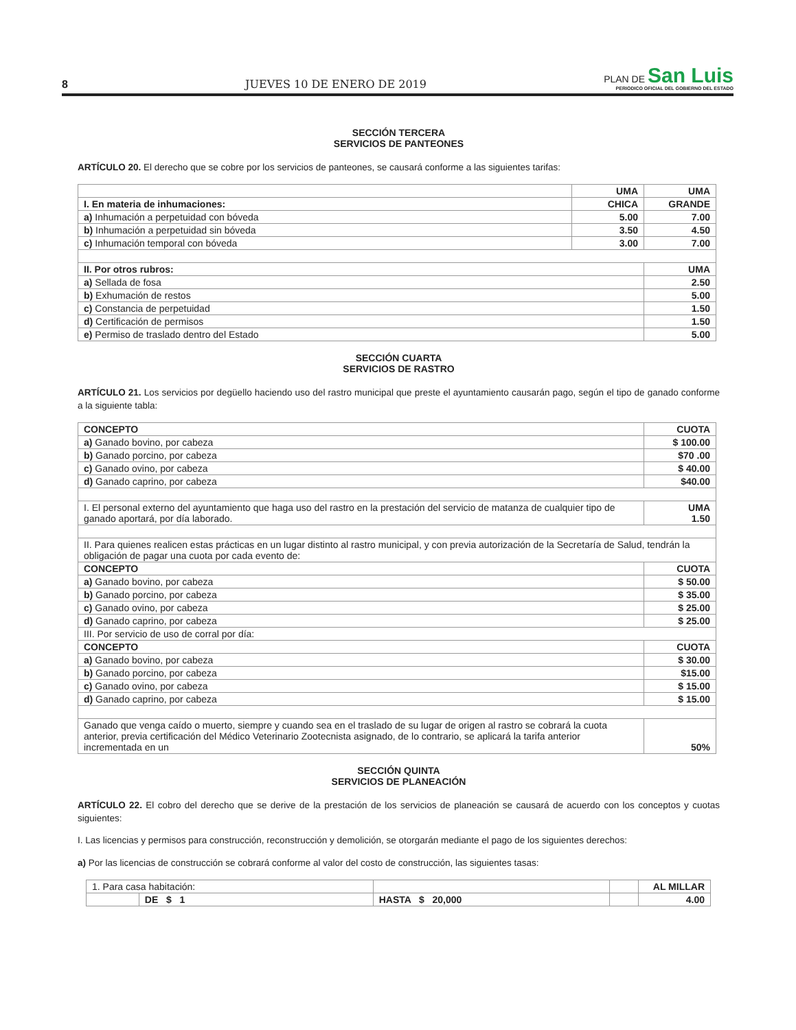8 JUEVES 10 DE ENERO DE 2019
PLAN DE San Luis
PERIODICO OFICIAL DEL GOBIERNO DEL ESTADO
SECCIÓN TERCERA
SERVICIOS DE PANTEONES
ARTÍCULO 20. El derecho que se cobre por los servicios de panteones, se causará conforme a las siguientes tarifas:
| | UMA | UMA |
| I. En materia de inhumaciones: | CHICA | GRANDE |
| a) Inhumación a perpetuidad con bóveda | 5.00 | 7.00 |
| b) Inhumación a perpetuidad sin bóveda | 3.50 | 4.50 |
| c) Inhumación temporal con bóveda | 3.00 | 7.00 |
| II. Por otros rubros: | | UMA |
| a) Sellada de fosa | | 2.50 |
| b) Exhumación de restos | | 5.00 |
| c) Constancia de perpetuidad | | 1.50 |
| d) Certificación de permisos | | 1.50 |
| e) Permiso de traslado dentro del Estado | | 5.00 |
SECCIÓN CUARTA
SERVICIOS DE RASTRO
ARTÍCULO 21. Los servicios por degüello haciendo uso del rastro municipal que preste el ayuntamiento causarán pago, según el tipo de ganado conforme a la siguiente tabla:
| CONCEPTO | CUOTA |
| --- | --- |
| a) Ganado bovino, por cabeza | $ 100.00 |
| b) Ganado porcino, por cabeza | $70 .00 |
| c) Ganado ovino, por cabeza | $ 40.00 |
| d) Ganado caprino, por cabeza | $40.00 |
| I. El personal externo del ayuntamiento que haga uso del rastro en la prestación del servicio de matanza de cualquier tipo de ganado aportará, por día laborado. | UMA 1.50 |
| II. Para quienes realicen estas prácticas en un lugar distinto al rastro municipal, y con previa autorización de la Secretaría de Salud, tendrán la obligación de pagar una cuota por cada evento de: | |
| CONCEPTO | CUOTA |
| a) Ganado bovino, por cabeza | $ 50.00 |
| b) Ganado porcino, por cabeza | $ 35.00 |
| c) Ganado ovino, por cabeza | $ 25.00 |
| d) Ganado caprino, por cabeza | $ 25.00 |
| III. Por servicio de uso de corral por día: | |
| CONCEPTO | CUOTA |
| a) Ganado bovino, por cabeza | $ 30.00 |
| b) Ganado porcino, por cabeza | $15.00 |
| c) Ganado ovino, por cabeza | $ 15.00 |
| d) Ganado caprino, por cabeza | $ 15.00 |
| Ganado que venga caído o muerto, siempre y cuando sea en el traslado de su lugar de origen al rastro se cobrará la cuota anterior, previa certificación del Médico Veterinario Zootecnista asignado, de lo contrario, se aplicará la tarifa anterior incrementada en un | 50% |
SECCIÓN QUINTA
SERVICIOS DE PLANEACIÓN
ARTÍCULO 22. El cobro del derecho que se derive de la prestación de los servicios de planeación se causará de acuerdo con los conceptos y cuotas siguientes:
I. Las licencias y permisos para construcción, reconstrucción y demolición, se otorgarán mediante el pago de los siguientes derechos:
a) Por las licencias de construcción se cobrará conforme al valor del costo de construcción, las siguientes tasas:
| 1. Para casa habitación: | | | | AL MILLAR |
| | DE $ 1 | HASTA $ 20,000 | | 4.00 |